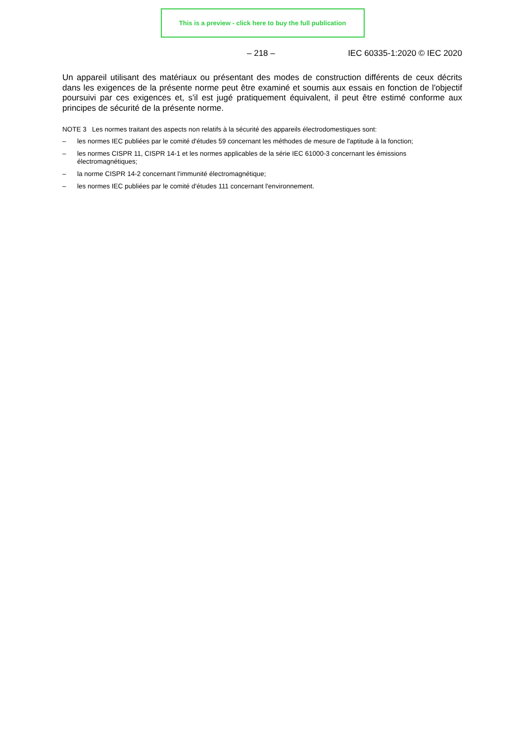This is a preview - click here to buy the full publication
– 218 – IEC 60335-1:2020 © IEC 2020
Un appareil utilisant des matériaux ou présentant des modes de construction différents de ceux décrits dans les exigences de la présente norme peut être examiné et soumis aux essais en fonction de l'objectif poursuivi par ces exigences et, s'il est jugé pratiquement équivalent, il peut être estimé conforme aux principes de sécurité de la présente norme.
NOTE 3 Les normes traitant des aspects non relatifs à la sécurité des appareils électrodomestiques sont:
– les normes IEC publiées par le comité d'études 59 concernant les méthodes de mesure de l'aptitude à la fonction;
– les normes CISPR 11, CISPR 14-1 et les normes applicables de la série IEC 61000-3 concernant les émissions électromagnétiques;
– la norme CISPR 14-2 concernant l'immunité électromagnétique;
– les normes IEC publiées par le comité d'études 111 concernant l'environnement.